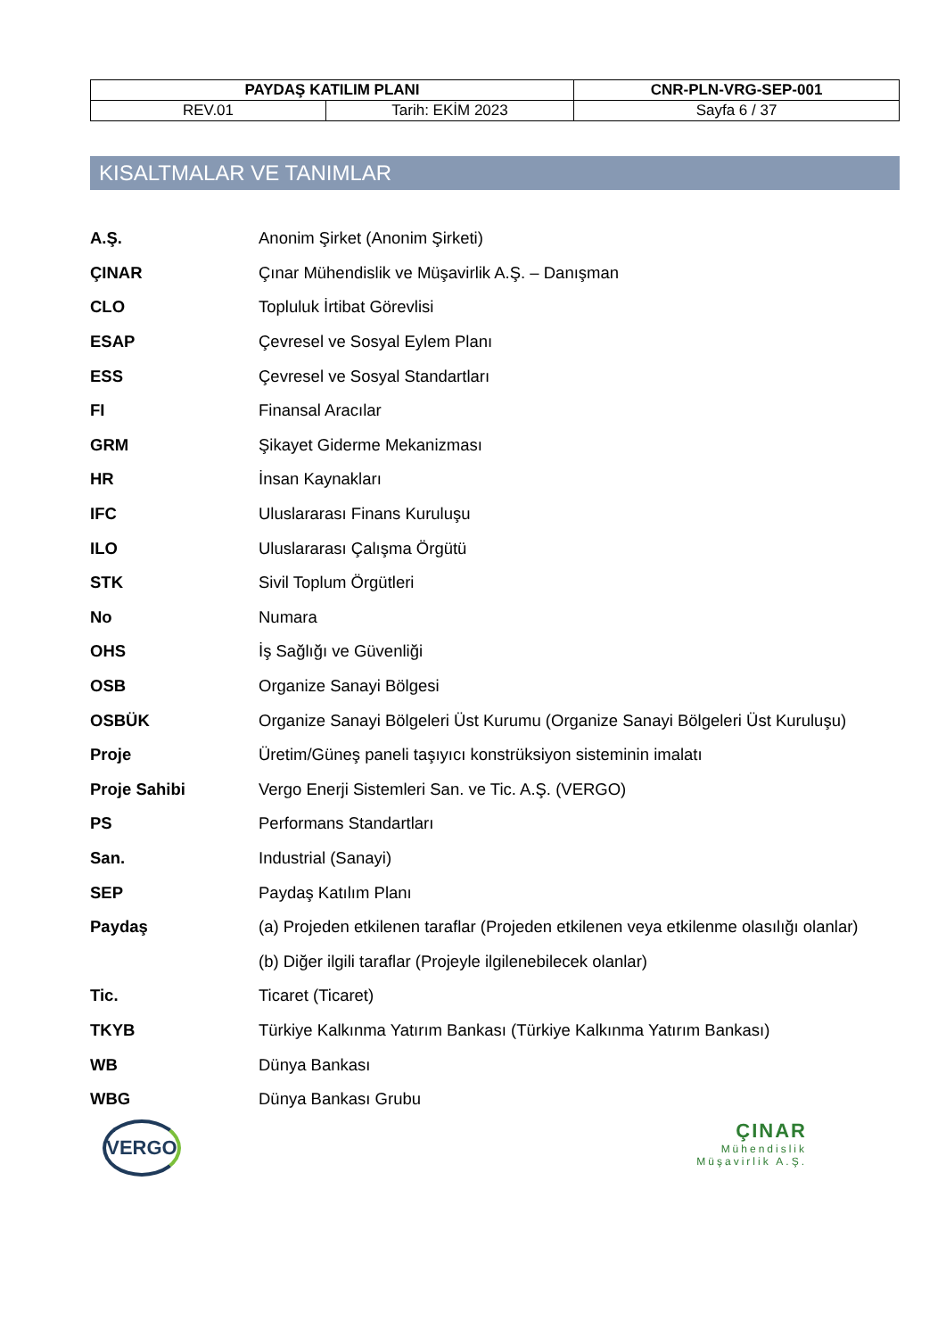| PAYDAŞ KATILIM PLANI | | CNR-PLN-VRG-SEP-001 |
| REV.01 | Tarih: EKİM 2023 | Sayfa 6 / 37 |
KISALTMALAR VE TANIMLAR
| A.Ş. | Anonim Şirket (Anonim Şirketi) |
| ÇINAR | Çınar Mühendislik ve Müşavirlik A.Ş. – Danışman |
| CLO | Topluluk İrtibat Görevlisi |
| ESAP | Çevresel ve Sosyal Eylem Planı |
| ESS | Çevresel ve Sosyal Standartları |
| FI | Finansal Aracılar |
| GRM | Şikayet Giderme Mekanizması |
| HR | İnsan Kaynakları |
| IFC | Uluslararası Finans Kuruluşu |
| ILO | Uluslararası Çalışma Örgütü |
| STK | Sivil Toplum Örgütleri |
| No | Numara |
| OHS | İş Sağlığı ve Güvenliği |
| OSB | Organize Sanayi Bölgesi |
| OSBÜK | Organize Sanayi Bölgeleri Üst Kurumu (Organize Sanayi Bölgeleri Üst Kuruluşu) |
| Proje | Üretim/Güneş paneli taşıyıcı konstrüksiyon sisteminin imalatı |
| Proje Sahibi | Vergo Enerji Sistemleri San. ve Tic. A.Ş. (VERGO) |
| PS | Performans Standartları |
| San. | Industrial (Sanayi) |
| SEP | Paydaş Katılım Planı |
| Paydaş | (a) Projeden etkilenen taraflar (Projeden etkilenen veya etkilenme olasılığı olanlar) |
| | (b) Diğer ilgili taraflar (Projeyle ilgilenebilecek olanlar) |
| Tic. | Ticaret (Ticaret) |
| TKYB | Türkiye Kalkınma Yatırım Bankası (Türkiye Kalkınma Yatırım Bankası) |
| WB | Dünya Bankası |
| WBG | Dünya Bankası Grubu |
VERGO
ÇINAR
Mühendislik
Müşavirlik A.Ş.